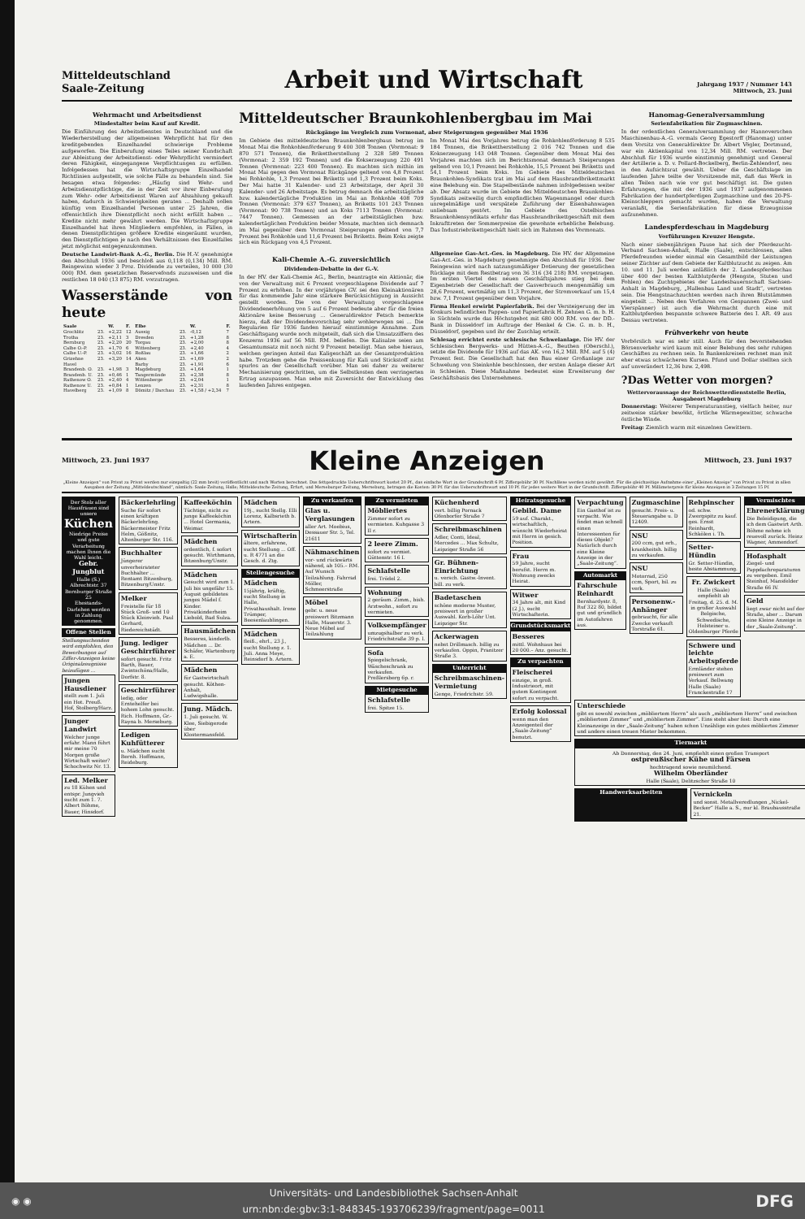Mitteldeutschland
Saale-Zeitung
Arbeit und Wirtschaft
Jahrgang 1937 / Nummer 143
Mittwoch, 23. Juni
Wehrmacht und Arbeitsdienst
Mindestalter beim Kauf auf Kredit.
Die Einführung des Arbeitsdienstes in Deutschland und die Wiederherstellung der allgemeinen Wehrpflicht hat für den kreditgebenden Einzelhandel schwierige Probleme aufgeworfen. Die Einberufung eines Teiles seiner Kundschaft zur Ableistung der Arbeitsdienst- oder Wehrpflicht vermindert deren Fähigkeit, eingegangene Verpflichtungen zu erfüllen. Infolgedessen hat die Wirtschaftsgruppe Einzelhandel Richtlinien aufgestellt, wie solche Fälle zu behandeln sind. Sie besagen etwa folgendes: „Häufig sind Wehr- und Arbeitsdienstpflichtige, die in der Zeit vor ihrer Einberufung zum Wehr- oder Arbeitsdienst Waren auf Abzahlung gekauft haben, dadurch in Schwierigkeiten geraten ... Deshalb sollen künftig vom Einzelhandel Personen unter 25 Jahren, die offensichtlich ihre Dienstpflicht noch nicht erfüllt haben ... Kredite nicht mehr gewährt werden. Die Wirtschaftsgruppe Einzelhandel hat ihren Mitgliedern empfohlen, in Fällen, in denen Dienstpflichtigen größere Kredite eingeräumt wurden, den Dienstpflichtigen je nach den Verhältnissen des Einzelfalles jetzt möglichst entgegenzukommen.
Deutsche Landwirt-Bank A.-G., Berlin. Die H.-V. genehmigte den Abschluß 1936 und beschloß aus 0,118 (0,134) Mill. RM. Reingewinn wieder 3 Proz. Dividende zu verteilen, 10 000 (30 000) RM. dem gesetzlichen Reservefonds zuzuweisen und die restlichen 18 040 (13 875) RM. vorzutragen.
Wasserstände von heute
| Saale | | W. | F. | Elbe | | W. | F. |
| --- | --- | --- | --- | --- | --- | --- | --- |
| Grochlitz | 23. | +2,22 | 12 | Aussig | 23. | -0,12 | 7 |
| Trotha | 23. | +2,11 | 3 | Dresden | 23. | +1,28 | 8 |
| Bernburg | 23. | +2,20 | 20 | Torgau | 23. | +2,00 | 8 |
| Calbe O.-P. | 23. | +1,70 | 6 | Wittenberg | 23. | +2,40 | 4 |
| Calbe U.-P. | 23. | +3,02 | 16 | Roßlau | 23. | +1,66 | 2 |
| Grizehne | 23. | +3,20 | 14 | Aken | 23. | +1,69 | 2 |
| Havel | | | | Barby | 23. | +1,91 | 6 |
| Brandenb. O. | 23. | +1,98 | 3 | Magdeburg | 23. | +1,64 | 1 |
| Brandenb. U. | 23. | +0,46 | 1 | Tangermünde | 23. | +2,38 | 8 |
| Rathenow O. | 23. | +2,40 | 4 | Wittenberge | 23. | +2,04 | 1 |
| Rathenow U. | 23. | +0,84 | 1 | Lenzen | 23. | +2,31 | 8 |
| Havelberg | 23. | +1,09 | 8 | Dömitz / Darchau | 23. | +1,58 / +2,34 | 7 |
Mitteldeutscher Braunkohlenbergbau im Mai
Rückgänge im Vergleich zum Vormonat, aber Steigerungen gegenüber Mai 1936
Im Gebiete des mitteldeutschen Braunkohlenbergbaus betrug im Monat Mai die Rohkohlenförderung 9 400 308 Tonnen (Vormonat: 9 870 571 Tonnen), die Brikettherstellung 2 328 589 Tonnen (Vormonat: 2 359 192 Tonnen) und die Kokserzeugung 220 491 Tonnen (Vormonat: 223 400 Tonnen). Es machten sich mithin im Monat Mai gegen den Vormonat Rückgänge geltend von 4,8 Prozent bei Rohkohle, 1,3 Prozent bei Briketts und 1,3 Prozent beim Koks. Der Mai hatte 31 Kalender- und 23 Arbeitstage, der April 30 Kalender- und 26 Arbeitstage. Es betrug demnach die arbeitstägliche bzw. kalendertägliche Produktion im Mai an Rohkohle 408 709 Tonnen (Vormonat: 379 637 Tonnen), an Briketts 101 243 Tonnen (Vormonat: 90 738 Tonnen) und an Koks 7113 Tonnen (Vormonat: 7447 Tonnen). Gemessen an der arbeitstäglichen bzw. kalendertäglichen Produktion beider Monate, machten sich demnach im Mai gegenüber dem Vormonat Steigerungen geltend von 7,7 Prozent bei Rohkohle und 11,6 Prozent bei Briketts. Beim Koks zeigte sich ein Rückgang von 4,5 Prozent.
Im Monat Mai des Vorjahres betrug die Rohkohlenförderung 8 535 184 Tonnen, die Brikettherstellung 2 016 742 Tonnen und die Kokserzeugung 143 048 Tonnen. Gegenüber dem Monat Mai des Vorjahres machten sich im Berichtsmonat demnach Steigerungen geltend von 10,1 Prozent bei Rohkohle, 15,5 Prozent bei Briketts und 54,1 Prozent beim Koks. Im Gebiete des Mitteldeutschen Braunkohlen-Syndikats trat im Mai auf dem Hausbrandbrikettmarkt eine Belebung ein. Die Stapelbestände nahmen infolgedessen weiter ab. Der Absatz wurde im Gebiete des Mitteldeutschen Braunkohlen-Syndikats zeitweilig durch empfindlichen Wagenmangel oder durch unregelmäßige und verspätete Zuführung der Eisenbahnwagen unliebsam gestört. Im Gebiete des Ostelbischen Braunkohlensyndikats erfuhr das Hausbrandbrikettgeschäft mit dem Inkrafttreten der Sommerpreise die gewohnte erhebliche Belebung. Das Industriebrikettgeschäft hielt sich im Rahmen des Vormonats.
Kali-Chemie A.-G. zuversichtlich
Dividenden-Debatte in der G.-V.
In der HV. der Kali-Chemie AG., Berlin, beantragte ein Aktionär, die von der Verwaltung mit 6 Prozent vorgeschlagene Dividende auf 7 Prozent zu erhöhen. In der vorjährigen GV. sei den Kleinaktionären für das kommende Jahr eine stärkere Berücksichtigung in Aussicht gestellt worden. Die von der Verwaltung vorgeschlagene Dividendenerhöhung von 5 auf 6 Prozent bedeute aber für die freien Aktionäre keine Besserung ... Generaldirektor Fetsch bemerkte hierzu, daß der Dividendenvorschlag sehr wohlerwogen sei ... Die Regularien für 1936 fanden hierauf einstimmige Annahme. Zum Geschäftsgang wurde noch mitgeteilt, daß sich die Umsatzziffern des Konzerns 1936 auf 56 Mill. RM. beliefen. Die Kalisalze seien am Gesamtumsatz mit noch nicht 9 Prozent beteiligt. Man sehe hieraus, welchen geringen Anteil das Kaligeschäft an der Gesamtproduktion habe. Trotzdem gehe die Preissenkung für Kali und Stickstoff nicht spurlos an der Gesellschaft vorüber. Man sei daher zu weiterer Mechanisierung geschritten, um die Selbstkosten dem verringerten Ertrag anzupassen. Man sehe mit Zuversicht der Entwicklung des laufenden Jahres entgegen.
Allgemeine Gas-Act.-Ges. in Magdeburg. Die HV. der Allgemeine Gas-Act.-Ges. in Magdeburg genehmigte den Abschluß für 1936. Der Reingewinn wird nach satzungsmäßiger Dotierung der gesetzlichen Rücklage mit dem Restbetrag von 36 316 (34 218) RM. vorgetragen. Im ersten Viertel des neuen Geschäftsjahres stieg bei dem Eigenbetrieb der Gesellschaft der Gasverbrauch mengenmäßig um 28,6 Prozent, wertmäßig um 11,3 Prozent, der Stromverkauf um 15,4 bzw. 7,1 Prozent gegenüber dem Vorjahre.
Firma Henkel erwirbt Papierfabrik. Bei der Versteigerung der im Konkurs befindlichen Pappen- und Papierfabrik H. Zehnen G. m. b. H. in Süchteln wurde das Höchstgebot mit 680 000 RM. von der DD.-Bank in Düsseldorf im Auftrage der Henkel & Cie. G. m. b. H., Düsseldorf, gegeben und ihr der Zuschlag erteilt.
Schlesag errichtet erste schlesische Schwelanlage. Die HV. der Schlesischen Bergwerks- und Hütten-A.-G., Beuthen (Oberschl.), setzte die Dividende für 1936 auf das AK. von 16,2 Mill. RM. auf 5 (4) Prozent fest. Die Gesellschaft hat den Bau einer Großanlage zur Schwelung von Steinkohle beschlossen, der ersten Anlage dieser Art in Schlesien. Diese Maßnahme bedeutet eine Erweiterung der Geschäftsbasis des Unternehmens.
Hanomag-Generalversammlung
Serienfabrikation für Zugmaschinen.
In der ordentlichen Generalversammlung der Hannoverschen Maschinenbau-A.-G. vormals Georg Egestorff (Hanomag) unter dem Vorsitz von Generaldirektor Dr. Albert Vögler, Dortmund, war ein Aktienkapital von 12,34 Mill. RM. vertreten. Der Abschluß für 1936 wurde einstimmig genehmigt und General der Artillerie a. D. v. Pollard-Bockelberg, Berlin-Zehlendorf, neu in den Aufsichtsrat gewählt. Ueber die Geschäftslage im laufenden Jahre teilte der Vorsitzende mit, daß das Werk in allen Teilen nach wie vor gut beschäftigt ist. Die guten Erfahrungen, die mit der 1936 und 1937 aufgenommenen Fabrikation der hundertpferdigen Zugmaschine und des 20-PS-Kleinschleppers gemacht wurden, haben die Verwaltung veranlaßt, die Serienfabrikation für diese Erzeugnisse aufzunehmen.
Landespferdeschau in Magdeburg
Vorführungen Kreuzer Hengste.
Nach einer siebenjährigen Pause hat sich der Pferdezucht-Verband Sachsen-Anhalt, Halle (Saale), entschlossen, allen Pferdefreunden wieder einmal ein Gesamtbild der Leistungen seiner Züchter auf dem Gebiete der Kaltblutzucht zu zeigen. Am 10. und 11. Juli werden anläßlich der 2. Landespferdeschau über 400 der besten Kaltblutpferde (Hengste, Stuten und Fohlen) des Zuchtgebietes der Landesbauernschaft Sachsen-Anhalt in Magdeburg, „Hallenbau Land und Stadt“, vertreten sein. Die Hengstnachzuchten werden nach ihren Blutstämmen eingeteilt ... Neben den Vorfahren von Gespannen (Zwei- und Vierspänner) ist auch die Wehrmacht durch eine mit Kaltblutpferden bespannte schwere Batterie des I. AR. 49 aus Dessau vertreten.
Frühverkehr von heute
Vorbörslich war es sehr still. Auch für den bevorstehenden Börsenverkehr wird kaum mit einer Belebung des sehr ruhigen Geschäftes zu rechnen sein. In Bankenkreisen rechnet man mit eher etwas schwächeren Kursen. Pfund und Dollar stellten sich auf unverändert 12,36 bzw. 2,498.
?Das Wetter von morgen?
Wettervoraussage der Reichswetterdienststelle Berlin, Ausgabeort Magdeburg
Donnerstag: Weiterer Temperaturanstieg, vielfach heiter, nur zeitweise stärker bewölkt, örtliche Wärmegewitter, schwache östliche Winde.
Freitag: Ziemlich warm mit einzelnen Gewittern.
Mittwoch, 23. Juni 1937
Kleine Anzeigen
Mittwoch, 23. Juni 1937
„Kleine Anzeigen“ von Privat zu Privat werden nur einspaltig (22 mm breit) veröffentlicht und nach Worten berechnet. Das fettgedruckte Ueberschriftswort kostet 20 Pf., das einfache Wort in der Grundschrift 6 Pf. Ziffergebühr 30 Pf. Nachlässe werden nicht gewährt. Für die gleichzeitige Aufnahme einer „Kleinen Anzeige“ von Privat zu Privat in allen Ausgaben der Zeitung „Mitteldeutschland“, nämlich: Saale-Zeitung, Halle; Mitteldeutsche Zeitung, Erfurt, und Merseburger Zeitung, Merseburg, betragen die Kosten: 30 Pf. für das Ueberschriftswort und 10 Pf. für jedes weitere Wort in der Grundschrift. Ziffergebühr 40 Pf. Millimeterpreis für kleine Anzeigen in 3 Zeitungen 15 Pf.
Der Stolz aller Hausfrauen sind unsere
Küchen
Niedrige Preise und gute Verarbeitung machen Ihnen die Wahl leicht.
Gebr. Jungblut
Halle (S.) Albrechtstr. 37 Bernburger Straße 25
Ehestands-Darlehen werden in Zahlung genommen.
Offene Stellen
Stellungsuchenden wird empfohlen, den Bewerbungen auf Ziffer-Anzeigen keine Originalzeugnisse beizufügen ...
Jungen Hausdiener
stellt zum 1. Juli ein Hot. Preuß. Hof, Stolberg/Harz.
Junger Landwirt
Welcher junge erfahr. Mann führt mir meine 70 Morgen große Wirtschaft weiter? Schochwitz Nr. 13.
Led. Melker
zu 18 Kühen und entspr. Jungvieh sucht zum 1. 7. Albert Böhme, Bauer, Hinsdorf.
Bäckerlehrling
Suche für sofort einen kräftigen Bäckerlehrling. Bäckermeister Fritz Helm, Gößnitz, Altenburger Str. 116.
Buchhalter
Jüngerer unverheirateter Buchhalter ... Rentamt Bitzenburg, Bitzenburg/Unstr.
Melker
Freistelle für 18 Stück Groß- und 10 Stück Kleinvieh. Paul Gerhard, Riedereichstädt.
Jung. lediger Geschirrführer
sofort gesucht. Fritz Barth, Bauer, Zwintschöna/Halle, Dorfstr. 8.
Geschirrführer
ledig, oder Erntehelfer bei hohem Lohn gesucht. Rich. Hoffmann, Gr.-Rayna b. Merseburg.
Ledigen Kuhfütterer
u. Mädchen sucht Bernh. Hoffmann, Reideburg.
Kaffeeköchin
Tüchtige, nicht zu junge Kaffeeköchin ... Hotel Germania, Weimar.
Mädchen
ordentlich, f. sofort gesucht. Wirthmann, Bitzenburg/Unstr.
Mädchen
Gesucht wird zum 1. Juli bis ungefähr 15. August gebildetes junges Mädel f. Kinder. Privatkinderheim Liebold, Bad Sulza.
Hausmädchen
Besseres, kinderlb. Mädchen ... Dr. Schäfer, Wartenburg a. E.
Mädchen
für Gastwirtschaft gesucht. Köthen-Anhalt, Ludwigshalle.
Jung. Mädch.
1. Juli gesucht. W. Klee, Siebigerode über Klostermansfeld.
Mädchen
19j., sucht Stellg. Elli Lorenz, Kalbsrieth b. Artern.
Wirtschafterin
ältere, erfahrene, sucht Stellung ... Off. u. R 4771 an die Gesch. d. Ztg.
Stellengesuche
Mädchen
15jährig, kräftig, sucht Stellung in Halle, Privathaushalt. Irene Trümper, Beesenlaublingen.
Mädchen
fleiß., ehrl., 23 J., sucht Stellung z. 1. Juli. Anna Meye, Reinsdorf b. Artern.
Zu verkaufen
Glas u. Verglasungen
aller Art. Moebius, Dessauer Str. 5, Tel. 21611
Nähmaschinen
vor- und rückwärts nähend, ab 105.– RM. Auf Wunsch Teilzahlung. Fahrrad Möller, Schmeerstraße
Möbel
gebr. u. neue preiswert Bitzmann Halle, Mauerstr. 3. Neue Möbel auf Teilzahlung
Zu vermieten
Möbliertes
Zimmer sofort zu vermieten. Kuhgasse 3 II r.
2 leere Zimm.
sofort zu vermiet. Güttenstr. 16 I.
Schlafstelle
frei. Trödel 2.
Wohnung
2 geräum. Zimm., bish. Arztwohn., sofort zu vermieten.
Volksempfänger
umzugshalber zu verk. Friedrichstraße 39 p. l.
Sofa
Spiegelschrank, Wäscheschrank zu verkaufen. Preßlersberg 6p. r.
Mietgesuche
Schlafstelle
frei. Spitze 15.
Küchenherd
vert. billig Pornack Ofenborfer Straße 7
Schreibmaschinen
Adler, Conti, Ideal, Mercedes ... Max Schultz, Leipziger Straße 56
Gr. Bühnen-Einrichtung
u. versch. Gastw.-Invent. bill. zu verk.
Badetaschen
schöne moderne Muster, preiswert in großer Auswahl. Korb-Löhr Unt. Leipziger Str.
Ackerwagen
nebst Drillmasch. billig zu verkaufen. Oppin, Pranitzer Straße 3.
Unterricht
Schreibmaschinen-Vermietung
Genge, Friedrichstr. 59.
Heiratsgesuche
Gebild. Dame
59 auf. Charakt., wirtschaftlich, wünscht Wiederheirat mit Herrn in gesich. Position.
Frau
59 Jahre, sucht berufst. Herrn m. Wohnung zwecks Heirat.
Witwer
34 Jahre alt, mit Kind (2 J.), sucht Wirtschafterin.
Grundstücksmarkt
Besseres
mittl. Wohnhaus bei 20 000.– Anz. gesucht.
Zu verpachten
Fleischerei
einzige, in groß. Industrieort, mit gutem Kontingent sofort zu verpacht.
Erfolg kolossal
wenn man den Anzeigenteil der „Saale-Zeitung“ benutzt.
Verpachtung
Ein Gasthof ist zu verpacht. Wie findet man schnell einen Interessenten für dieses Objekt? Natürlich durch eine Kleine Anzeige in der „Saale-Zeitung“.
Automarkt
Fahrschule Reinhardt
Bernhardystr. 8, Ruf 322 80, bildet gut und gründlich im Autofahren aus.
Zugmaschine
gesucht. Preis- u. Steuerangabe u. D 12409.
NSU
200 ccm, gut erh., krankheitsh. billig zu verkaufen.
NSU
Motorrad, 250 ccm, Sport, bil. zu verk.
Personenw.-Anhänger
gebraucht, für alle Zwecke verkauft Torstraße 61.
Rehpinscher
od. schw. Zwergspitz zu kauf. ges. Ernst Reinhardt, Schkölen i. Th.
Setter-Hündin
Gr. Setter-Hündin, beste Abstammung.
Fr. Zwickert
Halle (Saale) empfiehlt ab Freitag, d. 25. d. M. in großer Auswahl Belgische, Schwedische, Holsteiner u. Oldenburger Pferde
Schwere und leichte Arbeitspferde
Ermländer stehen preiswert zum Verkauf. Bellwang Halle (Saale) Franckestraße 17
Vermischtes
Ehrenerklärung
Die Beleidigung, die ich dem Gastwirt Arth. Böhme nehme ich reuevoll zurück. Heinz Wagner, Ammendorf.
Hofasphalt
Ziegel- und Pappdachreparaturen zu vergeben. Emil Steinhof, Mansfelder Straße 66 IV.
Geld
liegt zwar nicht auf der Straße, aber ... Darum eine Kleine Anzeige in der „Saale-Zeitung“.
Unterschiede
gibt es sowohl zwischen „möbliertem Herrn“ als auch „möbliertem Herrn“ und zwischen „möbliertem Zimmer“ und „möbliertem Zimmer“. Eins steht aber fest: Durch eine Kleinanzeige in der „Saale-Zeitung“ haben schon Unzählige ein gutes möbliertes Zimmer und andere einen treuen Mieter bekommen.
Tiermarkt
Ab Donnerstag, den 24. Juni, empfiehlt einen großen Transport
ostpreußischer Kühe und Färsen
hochtragend sowie neumilchend.
Wilhelm Oberländer
Halle (Saale), Delitzscher Straße 10
Handwerksarbeiten Vernickeln
und sonst. Metallveredlungen „Nickel-Becker“ Halle a. S., nur kl. Braubausstraße 21.
◉ ◉ Universitäts- und Landesbibliothek Sachsen-Anhalt
urn:nbn:de:gbv:3:1-848345-193706239/fragment/page=0011 DFG